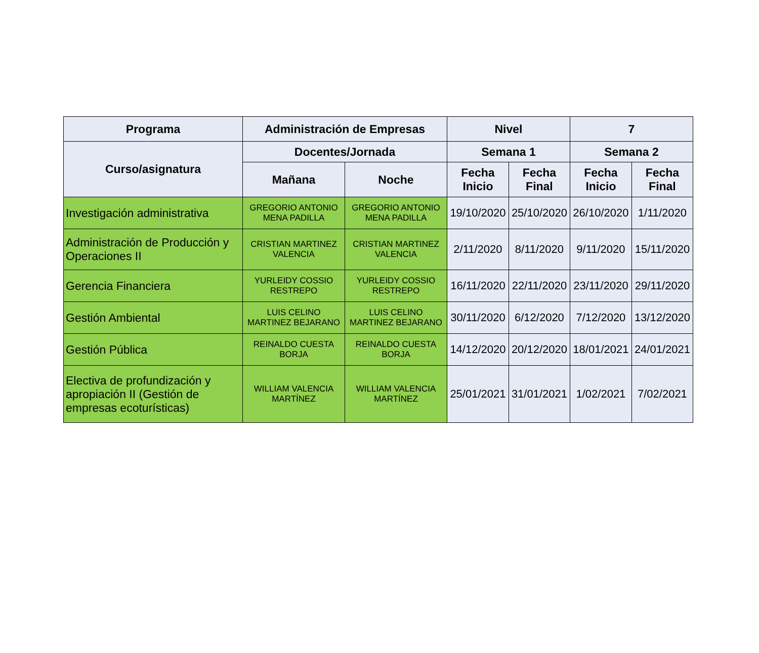| Programa | Administración de Empresas | | Nivel | | 7 | |
| --- | --- | --- | --- | --- | --- | --- |
| Curso/asignatura | Docentes/Jornada | | Semana 1 | | Semana 2 | |
| | Mañana | Noche | Fecha Inicio | Fecha Final | Fecha Inicio | Fecha Final |
| Investigación administrativa | GREGORIO ANTONIO MENA PADILLA | GREGORIO ANTONIO MENA PADILLA | 19/10/2020 | 25/10/2020 | 26/10/2020 | 1/11/2020 |
| Administración de Producción y Operaciones II | CRISTIAN MARTINEZ VALENCIA | CRISTIAN MARTINEZ VALENCIA | 2/11/2020 | 8/11/2020 | 9/11/2020 | 15/11/2020 |
| Gerencia Financiera | YURLEIDY COSSIO RESTREPO | YURLEIDY COSSIO RESTREPO | 16/11/2020 | 22/11/2020 | 23/11/2020 | 29/11/2020 |
| Gestión Ambiental | LUIS CELINO MARTINEZ BEJARANO | LUIS CELINO MARTINEZ BEJARANO | 30/11/2020 | 6/12/2020 | 7/12/2020 | 13/12/2020 |
| Gestión Pública | REINALDO CUESTA BORJA | REINALDO CUESTA BORJA | 14/12/2020 | 20/12/2020 | 18/01/2021 | 24/01/2021 |
| Electiva de profundización y apropiación II (Gestión de empresas ecoturísticas) | WILLIAM VALENCIA MARTÍNEZ | WILLIAM VALENCIA MARTÍNEZ | 25/01/2021 | 31/01/2021 | 1/02/2021 | 7/02/2021 |